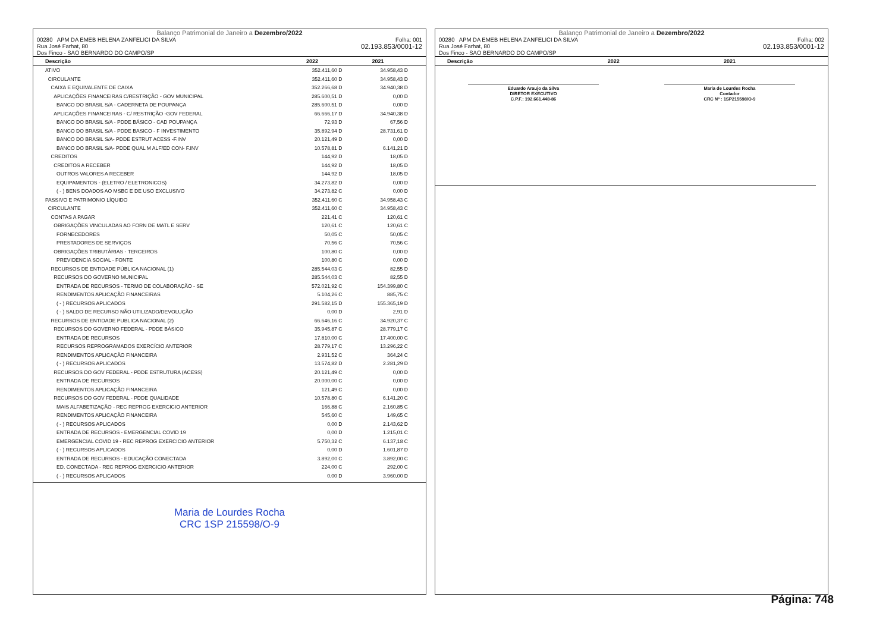Balanço Patrimonial de Janeiro a Dezembro/2022
00280 APM DA EMEB HELENA ZANFELICI DA SILVA
Rua José Farhat, 80
Dos Finco - SAO BERNARDO DO CAMPO/SP
Folha: 001
02.193.853/0001-12
| Descrição | 2022 | 2021 |
| --- | --- | --- |
| ATIVO | 352.411,60 D | 34.958,43 D |
| CIRCULANTE | 352.411,60 D | 34.958,43 D |
| CAIXA E EQUIVALENTE DE CAIXA | 352.266,68 D | 34.940,38 D |
| APLICAÇÕES FINANCEIRAS C/RESTRIÇÃO - GOV MUNICIPAL | 285.600,51 D | 0,00 D |
| BANCO DO BRASIL S/A - CADERNETA DE POUPANÇA | 285.600,51 D | 0,00 D |
| APLICAÇÕES FINANCEIRAS - C/ RESTRIÇÃO -GOV FEDERAL | 66.666,17 D | 34.940,38 D |
| BANCO DO BRASIL S/A - PDDE BÁSICO - CAD POUPANÇA | 72,93 D | 67,56 D |
| BANCO DO BRASIL S/A - PDDE BASICO - F INVESTIMENTO | 35.892,94 D | 28.731,61 D |
| BANCO DO BRASIL S/A- PDDE ESTRUT ACESS -F.INV | 20.121,49 D | 0,00 D |
| BANCO DO BRASIL S/A- PDDE QUAL M ALF/ED CON- F.INV | 10.578,81 D | 6.141,21 D |
| CREDITOS | 144,92 D | 18,05 D |
| CREDITOS A RECEBER | 144,92 D | 18,05 D |
| OUTROS VALORES A RECEBER | 144,92 D | 18,05 D |
| EQUIPAMENTOS - (ELETRO / ELETRONICOS) | 34.273,82 D | 0,00 D |
| ( - ) BENS DOADOS AO MSBC E DE USO EXCLUSIVO | 34.273,82 C | 0,00 D |
| PASSIVO E PATRIMONIO LÍQUIDO | 352.411,60 C | 34.958,43 C |
| CIRCULANTE | 352.411,60 C | 34.958,43 C |
| CONTAS A PAGAR | 221,41 C | 120,61 C |
| OBRIGAÇÕES VINCULADAS AO FORN DE MATL E SERV | 120,61 C | 120,61 C |
| FORNECEDORES | 50,05 C | 50,05 C |
| PRESTADORES DE SERVIÇOS | 70,56 C | 70,56 C |
| OBRIGAÇÕES TRIBUTÁRIAS - TERCEIROS | 100,80 C | 0,00 D |
| PREVIDENCIA SOCIAL - FONTE | 100,80 C | 0,00 D |
| RECURSOS DE ENTIDADE PÚBLICA NACIONAL (1) | 285.544,03 C | 82,55 D |
| RECURSOS DO GOVERNO MUNICIPAL | 285.544,03 C | 82,55 D |
| ENTRADA DE RECURSOS - TERMO DE COLABORAÇÃO - SE | 572.021,92 C | 154.399,80 C |
| RENDIMENTOS APLICAÇÃO FINANCEIRAS | 5.104,26 C | 885,75 C |
| ( - ) RECURSOS APLICADOS | 291.582,15 D | 155.365,19 D |
| ( - ) SALDO DE RECURSO NÃO UTILIZADO/DEVOLUÇÃO | 0,00 D | 2,91 D |
| RECURSOS DE ENTIDADE PUBLICA NACIONAL (2) | 66.646,16 C | 34.920,37 C |
| RECURSOS DO GOVERNO FEDERAL - PDDE BÁSICO | 35.945,87 C | 28.779,17 C |
| ENTRADA DE RECURSOS | 17.810,00 C | 17.400,00 C |
| RECURSOS REPROGRAMADOS EXERCÍCIO ANTERIOR | 28.779,17 C | 13.296,22 C |
| RENDIMENTOS APLICAÇÃO FINANCEIRA | 2.931,52 C | 364,24 C |
| ( - ) RECURSOS APLICADOS | 13.574,82 D | 2.281,29 D |
| RECURSOS DO GOV FEDERAL - PDDE ESTRUTURA (ACESS) | 20.121,49 C | 0,00 D |
| ENTRADA DE RECURSOS | 20.000,00 C | 0,00 D |
| RENDIMENTOS APLICAÇÃO FINANCEIRA | 121,49 C | 0,00 D |
| RECURSOS DO GOV FEDERAL - PDDE QUALIDADE | 10.578,80 C | 6.141,20 C |
| MAIS ALFABETIZAÇÃO - REC REPROG EXERCICIO ANTERIOR | 166,88 C | 2.160,85 C |
| RENDIMENTOS APLICAÇÃO FINANCEIRA | 545,60 C | 149,65 C |
| ( - ) RECURSOS APLICADOS | 0,00 D | 2.143,62 D |
| ENTRADA DE RECURSOS - EMERGENCIAL COVID 19 | 0,00 D | 1.215,01 C |
| EMERGENCIAL COVID 19 - REC REPROG EXERCICIO ANTERIOR | 5.750,32 C | 6.137,18 C |
| ( - ) RECURSOS APLICADOS | 0,00 D | 1.601,87 D |
| ENTRADA DE RECURSOS - EDUCAÇÃO CONECTADA | 3.892,00 C | 3.892,00 C |
| ED. CONECTADA - REC REPROG EXERCICIO ANTERIOR | 224,00 C | 292,00 C |
| ( - ) RECURSOS APLICADOS | 0,00 D | 3.960,00 D |
Maria de Lourdes Rocha
CRC 1SP 215598/O-9
Balanço Patrimonial de Janeiro a Dezembro/2022
00280 APM DA EMEB HELENA ZANFELICI DA SILVA
Rua José Farhat, 80
Dos Finco - SAO BERNARDO DO CAMPO/SP
Folha: 002
02.193.853/0001-12
| Descrição | 2022 | 2021 |
| --- | --- | --- |
Eduardo Araujo da Silva
DIRETOR EXECUTIVO
C.P.F.: 192.661.448-86
Maria de Lourdes Rocha
Contador
CRC Nº : 1SP215598/O-9
Página: 748